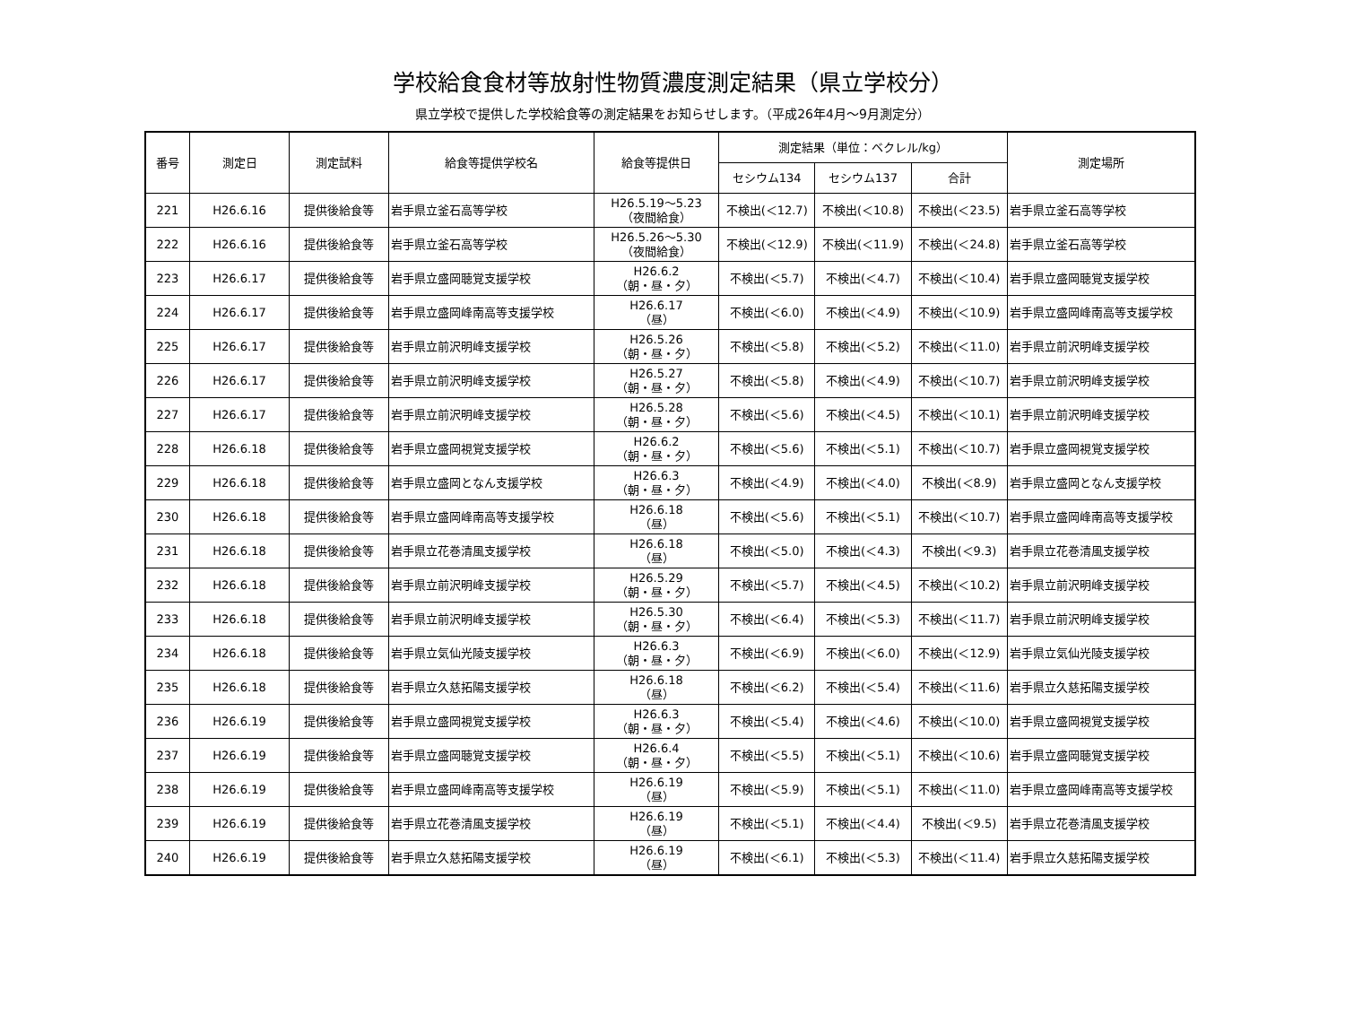学校給食食材等放射性物質濃度測定結果（県立学校分）
県立学校で提供した学校給食等の測定結果をお知らせします。（平成26年4月～9月測定分）
| 番号 | 測定日 | 測定試料 | 給食等提供学校名 | 給食等提供日 | 測定結果（単位：ベクレル/kg） | | | 測定場所 |
| --- | --- | --- | --- | --- | --- | --- | --- | --- |
| | | | | | セシウム134 | セシウム137 | 合計 | |
| 221 | H26.6.16 | 提供後給食等 | 岩手県立釜石高等学校 | H26.5.19～5.23 （夜間給食） | 不検出(＜12.7) | 不検出(＜10.8) | 不検出(＜23.5) | 岩手県立釜石高等学校 |
| 222 | H26.6.16 | 提供後給食等 | 岩手県立釜石高等学校 | H26.5.26～5.30 （夜間給食） | 不検出(＜12.9) | 不検出(＜11.9) | 不検出(＜24.8) | 岩手県立釜石高等学校 |
| 223 | H26.6.17 | 提供後給食等 | 岩手県立盛岡聴覚支援学校 | H26.6.2 （朝・昼・夕） | 不検出(＜5.7) | 不検出(＜4.7) | 不検出(＜10.4) | 岩手県立盛岡聴覚支援学校 |
| 224 | H26.6.17 | 提供後給食等 | 岩手県立盛岡峰南高等支援学校 | H26.6.17 （昼） | 不検出(＜6.0) | 不検出(＜4.9) | 不検出(＜10.9) | 岩手県立盛岡峰南高等支援学校 |
| 225 | H26.6.17 | 提供後給食等 | 岩手県立前沢明峰支援学校 | H26.5.26 （朝・昼・夕） | 不検出(＜5.8) | 不検出(＜5.2) | 不検出(＜11.0) | 岩手県立前沢明峰支援学校 |
| 226 | H26.6.17 | 提供後給食等 | 岩手県立前沢明峰支援学校 | H26.5.27 （朝・昼・夕） | 不検出(＜5.8) | 不検出(＜4.9) | 不検出(＜10.7) | 岩手県立前沢明峰支援学校 |
| 227 | H26.6.17 | 提供後給食等 | 岩手県立前沢明峰支援学校 | H26.5.28 （朝・昼・夕） | 不検出(＜5.6) | 不検出(＜4.5) | 不検出(＜10.1) | 岩手県立前沢明峰支援学校 |
| 228 | H26.6.18 | 提供後給食等 | 岩手県立盛岡視覚支援学校 | H26.6.2 （朝・昼・夕） | 不検出(＜5.6) | 不検出(＜5.1) | 不検出(＜10.7) | 岩手県立盛岡視覚支援学校 |
| 229 | H26.6.18 | 提供後給食等 | 岩手県立盛岡となん支援学校 | H26.6.3 （朝・昼・夕） | 不検出(＜4.9) | 不検出(＜4.0) | 不検出(＜8.9) | 岩手県立盛岡となん支援学校 |
| 230 | H26.6.18 | 提供後給食等 | 岩手県立盛岡峰南高等支援学校 | H26.6.18 （昼） | 不検出(＜5.6) | 不検出(＜5.1) | 不検出(＜10.7) | 岩手県立盛岡峰南高等支援学校 |
| 231 | H26.6.18 | 提供後給食等 | 岩手県立花巻清風支援学校 | H26.6.18 （昼） | 不検出(＜5.0) | 不検出(＜4.3) | 不検出(＜9.3) | 岩手県立花巻清風支援学校 |
| 232 | H26.6.18 | 提供後給食等 | 岩手県立前沢明峰支援学校 | H26.5.29 （朝・昼・夕） | 不検出(＜5.7) | 不検出(＜4.5) | 不検出(＜10.2) | 岩手県立前沢明峰支援学校 |
| 233 | H26.6.18 | 提供後給食等 | 岩手県立前沢明峰支援学校 | H26.5.30 （朝・昼・夕） | 不検出(＜6.4) | 不検出(＜5.3) | 不検出(＜11.7) | 岩手県立前沢明峰支援学校 |
| 234 | H26.6.18 | 提供後給食等 | 岩手県立気仙光陵支援学校 | H26.6.3 （朝・昼・夕） | 不検出(＜6.9) | 不検出(＜6.0) | 不検出(＜12.9) | 岩手県立気仙光陵支援学校 |
| 235 | H26.6.18 | 提供後給食等 | 岩手県立久慈拓陽支援学校 | H26.6.18 （昼） | 不検出(＜6.2) | 不検出(＜5.4) | 不検出(＜11.6) | 岩手県立久慈拓陽支援学校 |
| 236 | H26.6.19 | 提供後給食等 | 岩手県立盛岡視覚支援学校 | H26.6.3 （朝・昼・夕） | 不検出(＜5.4) | 不検出(＜4.6) | 不検出(＜10.0) | 岩手県立盛岡視覚支援学校 |
| 237 | H26.6.19 | 提供後給食等 | 岩手県立盛岡聴覚支援学校 | H26.6.4 （朝・昼・夕） | 不検出(＜5.5) | 不検出(＜5.1) | 不検出(＜10.6) | 岩手県立盛岡聴覚支援学校 |
| 238 | H26.6.19 | 提供後給食等 | 岩手県立盛岡峰南高等支援学校 | H26.6.19 （昼） | 不検出(＜5.9) | 不検出(＜5.1) | 不検出(＜11.0) | 岩手県立盛岡峰南高等支援学校 |
| 239 | H26.6.19 | 提供後給食等 | 岩手県立花巻清風支援学校 | H26.6.19 （昼） | 不検出(＜5.1) | 不検出(＜4.4) | 不検出(＜9.5) | 岩手県立花巻清風支援学校 |
| 240 | H26.6.19 | 提供後給食等 | 岩手県立久慈拓陽支援学校 | H26.6.19 （昼） | 不検出(＜6.1) | 不検出(＜5.3) | 不検出(＜11.4) | 岩手県立久慈拓陽支援学校 |